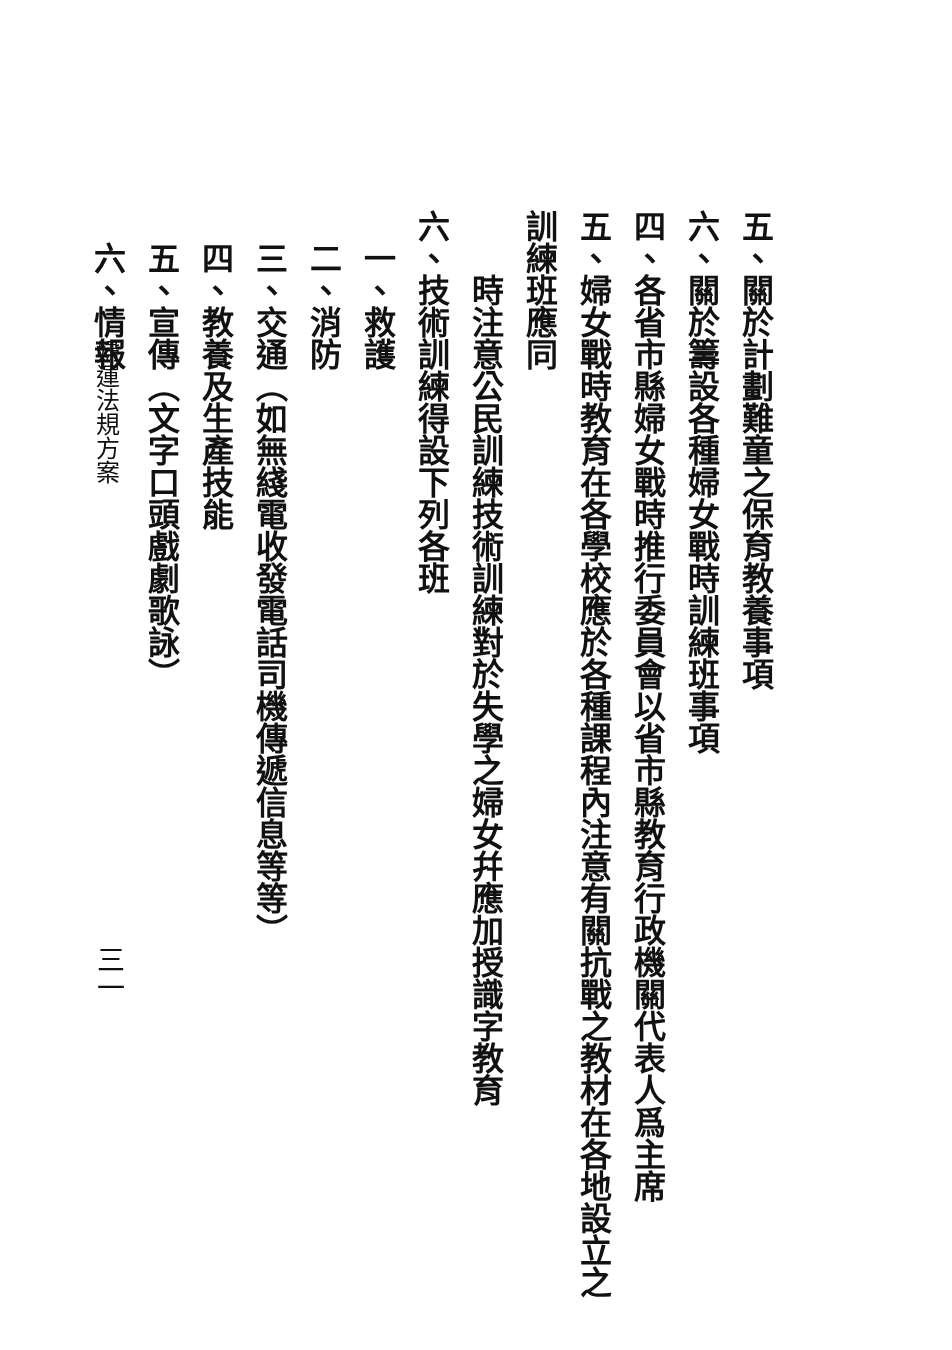五、關於計劃難童之保育教養事項
六、關於籌設各種婦女戰時訓練班事項
四、各省市縣婦女戰時推行委員會以省市縣教育行政機關代表人爲主席
五、婦女戰時教育在各學校應於各種課程內注意有關抗戰之教材在各地設立之訓練班應同
　　時注意公民訓練技術訓練對於失學之婦女幷應加授識字教育
六、技術訓練得設下列各班
　一、救護
　二、消防
　三、交通（如無綫電收發電話司機傳遞信息等等）
　四、教養及生產技能
　五、宣傳（文字口頭戲劇歌詠）
　六、情報
婦運法規方案
三一